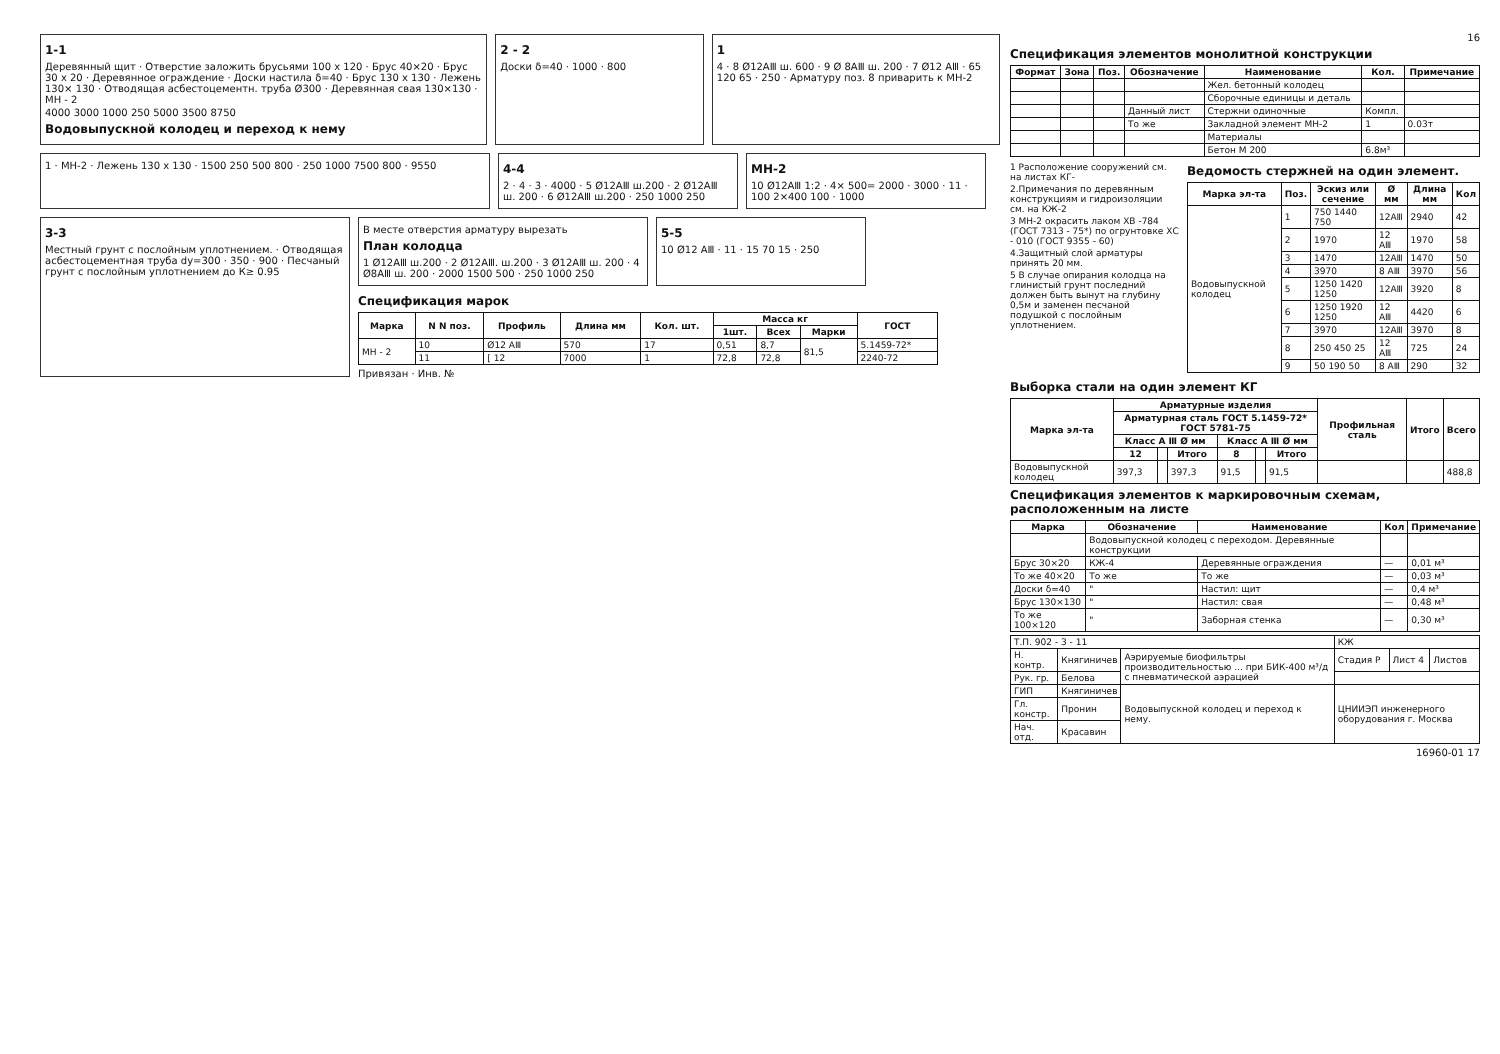1-1
Деревянный щит · Отверстие заложить брусьями 100 x 120 · Брус 40×20 · Брус 30 x 20 · Деревянное ограждение · Доски настила δ=40 · Брус 130 x 130 · Лежень 130× 130 · Отводящая асбестоцементн. труба Ø300 · Деревянная свая 130×130 · МН - 2
4000 3000 1000 250 5000 3500 8750
Водовыпускной колодец и переход к нему
2 - 2
Доски δ=40 · 1000 · 800
1
4 · 8 Ø12АⅢ ш. 600 · 9 Ø 8АⅢ ш. 200 · 7 Ø12 АⅢ · 65 120 65 · 250 · Арматуру поз. 8 приварить к МН-2
1 · МН-2 · Лежень 130 x 130 · 1500 250 500 800 · 250 1000 7500 800 · 9550
4-4
2 · 4 · 3 · 4000 · 5 Ø12АⅢ ш.200 · 2 Ø12АⅢ ш. 200 · 6 Ø12АⅢ ш.200 · 250 1000 250
МН-2
10 Ø12АⅢ 1:2 · 4× 500= 2000 · 3000 · 11 · 100 2×400 100 · 1000
3-3
Местный грунт с послойным уплотнением. · Отводящая асбестоцементная труба dу=300 · 350 · 900 · Песчаный грунт с послойным уплотнением до К≥ 0.95
В месте отверстия арматуру вырезать
План колодца
1 Ø12АⅢ ш.200 · 2 Ø12АⅢ. ш.200 · 3 Ø12АⅢ ш. 200 · 4 Ø8АⅢ ш. 200 · 2000 1500 500 · 250 1000 250
5-5
10 Ø12 АⅢ · 11 · 15 70 15 · 250
Спецификация марок
| Марка | N N поз. | Профиль | Длина мм | Кол. шт. | Масса кг | | | ГОСТ |
| --- | --- | --- | --- | --- | --- | --- | --- | --- |
| | | | | | 1шт. | Всех | Марки | |
| МН - 2 | 10 | Ø12 АⅢ | 570 | 17 | 0,51 | 8,7 | 81,5 | 5.1459-72* |
| | 11 | [ 12 | 7000 | 1 | 72,8 | 72,8 | | 2240-72 |
Привязан · Инв. №
16
Спецификация элементов монолитной конструкции
| Формат | Зона | Поз. | Обозначение | Наименование | Кол. | Примечание |
| --- | --- | --- | --- | --- | --- | --- |
| | | | | Жел. бетонный колодец | | |
| | | | | Сборочные единицы и деталь | | |
| | | | Данный лист | Стержни одиночные | Компл. | |
| | | | То же | Закладной элемент МН-2 | 1 | 0.03т |
| | | | | Материалы | | |
| | | | | Бетон М 200 | 6.8м³ | |
1 Расположение сооружений см. на листах КГ-
2.Примечания по деревянным конструкциям и гидроизоляции см. на КЖ-2
3 МН-2 окрасить лаком ХВ -784 (ГОСТ 7313 - 75*) по огрунтовке ХС - 010 (ГОСТ 9355 - 60)
4.Защитный слой арматуры принять 20 мм.
5 В случае опирания колодца на глинистый грунт последний должен быть вынут на глубину 0,5м и заменен песчаной подушкой с послойным уплотнением.
Ведомость стержней на один элемент.
| Марка эл-та | Поз. | Эскиз или сечение | Ø мм | Длина мм | Кол |
| --- | --- | --- | --- | --- | --- |
| Водовыпускной колодец | 1 | 750 1440 750 | 12АⅢ | 2940 | 42 |
| | 2 | 1970 | 12 АⅢ | 1970 | 58 |
| | 3 | 1470 | 12АⅢ | 1470 | 50 |
| | 4 | 3970 | 8 АⅢ | 3970 | 56 |
| | 5 | 1250 1420 1250 | 12АⅢ | 3920 | 8 |
| | 6 | 1250 1920 1250 | 12 АⅢ | 4420 | 6 |
| | 7 | 3970 | 12АⅢ | 3970 | 8 |
| | 8 | 250 450 25 | 12 АⅢ | 725 | 24 |
| | 9 | 50 190 50 | 8 АⅢ | 290 | 32 |
Выборка стали на один элемент КГ
| Марка эл-та | Арматурные изделия | | | | | | Профильная сталь | Итого | Всего |
| --- | --- | --- | --- | --- | --- | --- | --- | --- | --- |
| | Арматурная сталь ГОСТ 5.1459-72* ГОСТ 5781-75 | | | | | | | | |
| | Класс А Ⅲ Ø мм | | | Класс А Ⅲ Ø мм | | | | | |
| | 12 | | Итого | 8 | | Итого | | | |
| Водовыпускной колодец | 397,3 | | 397,3 | 91,5 | | 91,5 | | | 488,8 |
Спецификация элементов к маркировочным схемам, расположенным на листе
| Марка | Обозначение | Наименование | Кол | Примечание |
| --- | --- | --- | --- | --- |
| | Водовыпускной колодец с переходом. Деревянные конструкции | | | |
| Брус 30×20 | КЖ-4 | Деревянные ограждения | — | 0,01 м³ |
| То же 40×20 | То же | То же | — | 0,03 м³ |
| Доски δ=40 | " | Настил: щит | — | 0,4 м³ |
| Брус 130×130 | " | Настил: свая | — | 0,48 м³ |
| То же 100×120 | " | Заборная стенка | — | 0,30 м³ |
| Т.П. 902 - 3 - 11 | | | КЖ | | |
| Н. контр. | Княгиничев | Аэрируемые биофильтры производительностью ... при БИК-400 м³/д с пневматической аэрацией | Стадия Р | Лист 4 | Листов |
| Рук. гр. | Белова | | | | |
| ГИП | Княгиничев | Водовыпускной колодец и переход к нему. | ЦНИИЭП инженерного оборудования г. Москва | | |
| Гл. констр. | Пронин | | | | |
| Нач. отд. | Красавин | | | | |
16960-01 17